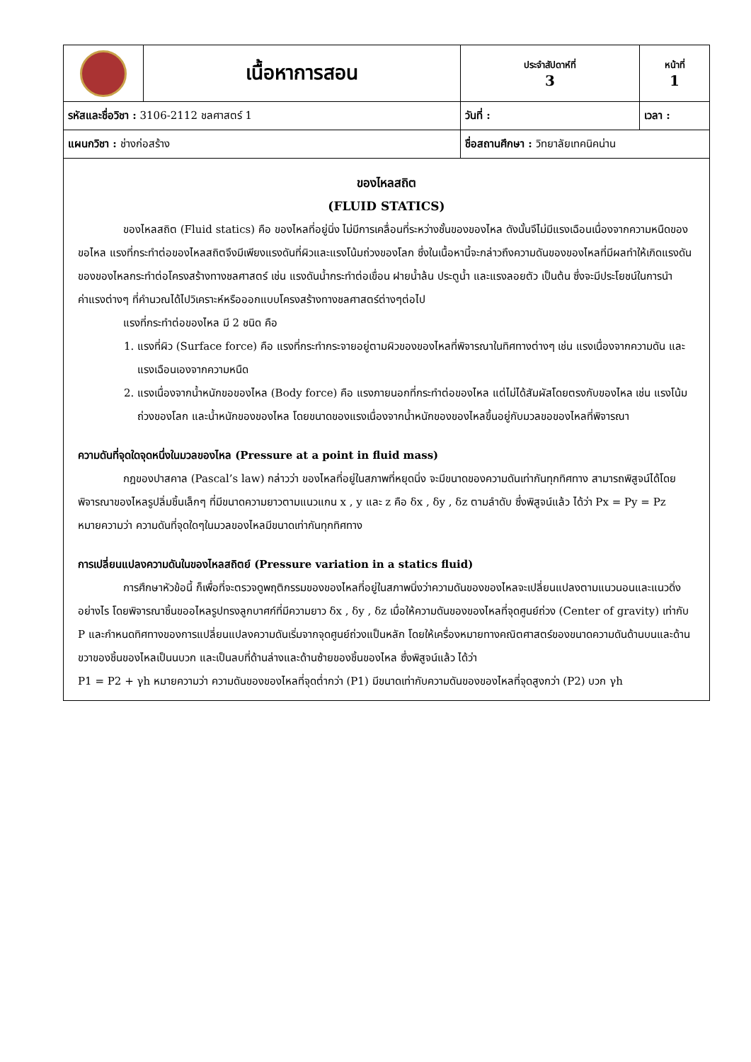| | เนื้อหาการสอน | ประจำสัปดาห์ที่ 3 | หน้าที่ 1 |
| รหัสและชื่อวิชา : 3106-2112 ชลศาสตร์ 1 | | วันที่ : | เวลา : |
| แผนกวิชา : ช่างก่อสร้าง | | ชื่อสถานศึกษา : วิทยาลัยเทคนิคน่าน | |
ของไหลสถิต
(FLUID STATICS)
ของไหลสถิต (Fluid statics) คือ ของไหลที่อยู่นิ่ง ไม่มีการเคลื่อนที่ระหว่างชั้นของของไหล ดังนั้นจึไม่มีแรงเฉือนเนื่องจากความหนืดของขอไหล แรงที่กระทำต่อของไหลสถิตจึงมีเพียงแรงดันที่ผิวและแรงโน้มถ่วงของโลก ซึ่งในเนื้อหานี้จะกล่าวถึงความดันของของไหลที่มีผลทำให้เกิดแรงดันของของไหลกระทำต่อโครงสร้างทางชลศาสตร์ เช่น แรงดันน้ำกระทำต่อเขื่อน ฝายน้ำล้น ประตูน้ำ และแรงลอยตัว เป็นต้น ซึ่งจะมีประโยชน์ในการนำค่าแรงต่างๆ ที่คำนวณได้ไปวิเคราะห์หรือออกแบบโครงสร้างทางชลศาสตร์ต่างๆต่อไป
แรงที่กระทำต่อของไหล มี 2 ชนิด คือ
1. แรงที่ผิว (Surface force) คือ แรงที่กระทำกระจายอยู่ตามผิวของของไหลที่พิจารณาในทิศทางต่างๆ เช่น แรงเนื่องจากความดัน และแรงเฉือนเองจากความหนืด
2. แรงเนื่องจากน้ำหนักขอของไหล (Body force) คือ แรงภายนอกที่กระทำต่อของไหล แต่ไม่ได้สัมผัสโดยตรงกับของไหล เช่น แรงโน้มถ่วงของโลก และน้ำหนักของของไหล โดยขนาดของแรงเนื่องจากน้ำหนักของของไหลขึ้นอยู่กับมวลขอของไหลที่พิจารณา
ความดันที่จุดใดจุดหนึ่งในมวลของไหล (Pressure at a point in fluid mass)
กฎของปาสคาล (Pascal’s law) กล่าวว่า ของไหลที่อยู่ในสภาพที่หยุดนิ่ง จะมีขนาดของความดันเท่ากันทุกทิศทาง สามารถพิสูจน์ได้โดยพิจารณาของไหลรูปลิ่มชิ้นเล็กๆ ที่มีขนาดความยาวตามแนวแกน x , y และ z คือ δx , δy , δz ตามลำดับ ซึ่งพิสูจน์แล้ว ได้ว่า Px = Py = Pz หมายความว่า ความดันที่จุดใดๆในมวลของไหลมีขนาดเท่ากันทุกทิศทาง
การเปลี่ยนแปลงความดันในของไหลสถิตย์ (Pressure variation in a statics fluid)
การศึกษาหัวข้อนี้ ก็เพื่อที่จะตรวจดูพฤติกรรมของของไหลที่อยู่ในสภาพนิ่งว่าความดันของของไหลจะเปลี่ยนแปลงตามแนวนอนและแนวดิ่งอย่างไร โดยพิจารณาชิ้นขออไหลรูปทรงลูกบาศก์ที่มีความยาว δx , δy , δz เมื่อให้ความดันของของไหลที่จุดศูนย์ถ่วง (Center of gravity) เท่ากับ P และกำหนดทิศทางของการแปลี่ยนแปลงความดันเริ่มจากจุดศูนย์ถ่วงแป็นหลัก โดยให้เครื่องหมายทางคณิตศาสตร์ของขนาดความดันด้านบนและด้านขวาของชิ้นของไหลเป็นนบวก และเป็นลบที่ด้านล่างและด้านซ้ายของชิ้นของไหล ซึ่งพิสูจน์แล้ว ได้ว่า
P1 = P2 + γh หมายความว่า ความดันของของไหลที่จุดต่ำกว่า (P1) มีขนาดเท่ากับความดันของของไหลที่จุดสูงกว่า (P2) บวก γh